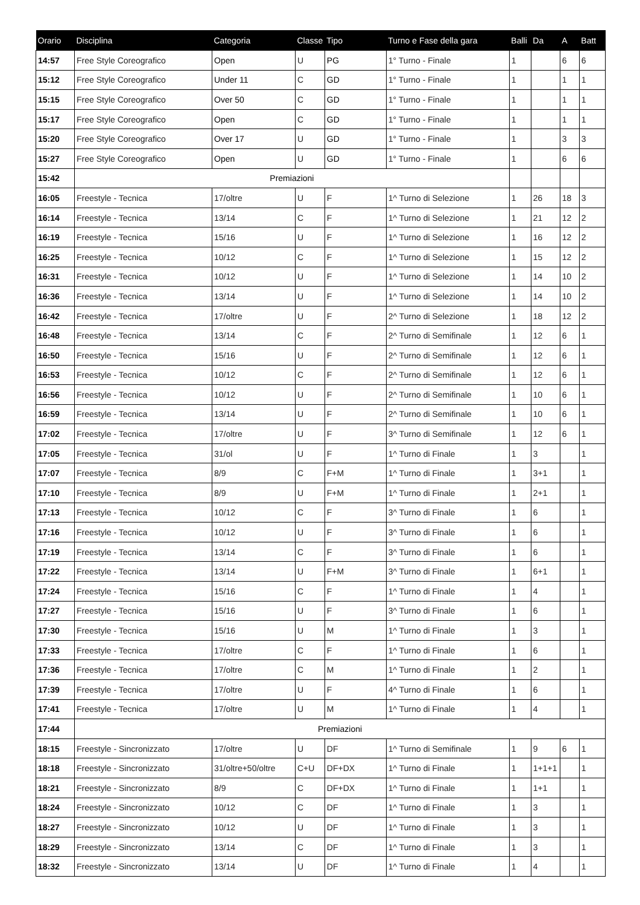| Orario | Disciplina | Categoria | Classe | Tipo | Turno e Fase della gara | Balli | Da | A | Batt |
| --- | --- | --- | --- | --- | --- | --- | --- | --- | --- |
| 14:57 | Free Style Coreografico | Open | U | PG | 1° Turno - Finale | 1 | | 6 | 6 |
| 15:12 | Free Style Coreografico | Under 11 | C | GD | 1° Turno - Finale | 1 | | 1 | 1 |
| 15:15 | Free Style Coreografico | Over 50 | C | GD | 1° Turno - Finale | 1 | | 1 | 1 |
| 15:17 | Free Style Coreografico | Open | C | GD | 1° Turno - Finale | 1 | | 1 | 1 |
| 15:20 | Free Style Coreografico | Over 17 | U | GD | 1° Turno - Finale | 1 | | 3 | 3 |
| 15:27 | Free Style Coreografico | Open | U | GD | 1° Turno - Finale | 1 | | 6 | 6 |
| 15:42 | Premiazioni | | | | | | | | |
| 16:05 | Freestyle - Tecnica | 17/oltre | U | F | 1^ Turno di Selezione | 1 | 26 | 18 | 3 |
| 16:14 | Freestyle - Tecnica | 13/14 | C | F | 1^ Turno di Selezione | 1 | 21 | 12 | 2 |
| 16:19 | Freestyle - Tecnica | 15/16 | U | F | 1^ Turno di Selezione | 1 | 16 | 12 | 2 |
| 16:25 | Freestyle - Tecnica | 10/12 | C | F | 1^ Turno di Selezione | 1 | 15 | 12 | 2 |
| 16:31 | Freestyle - Tecnica | 10/12 | U | F | 1^ Turno di Selezione | 1 | 14 | 10 | 2 |
| 16:36 | Freestyle - Tecnica | 13/14 | U | F | 1^ Turno di Selezione | 1 | 14 | 10 | 2 |
| 16:42 | Freestyle - Tecnica | 17/oltre | U | F | 2^ Turno di Selezione | 1 | 18 | 12 | 2 |
| 16:48 | Freestyle - Tecnica | 13/14 | C | F | 2^ Turno di Semifinale | 1 | 12 | 6 | 1 |
| 16:50 | Freestyle - Tecnica | 15/16 | U | F | 2^ Turno di Semifinale | 1 | 12 | 6 | 1 |
| 16:53 | Freestyle - Tecnica | 10/12 | C | F | 2^ Turno di Semifinale | 1 | 12 | 6 | 1 |
| 16:56 | Freestyle - Tecnica | 10/12 | U | F | 2^ Turno di Semifinale | 1 | 10 | 6 | 1 |
| 16:59 | Freestyle - Tecnica | 13/14 | U | F | 2^ Turno di Semifinale | 1 | 10 | 6 | 1 |
| 17:02 | Freestyle - Tecnica | 17/oltre | U | F | 3^ Turno di Semifinale | 1 | 12 | 6 | 1 |
| 17:05 | Freestyle - Tecnica | 31/ol | U | F | 1^ Turno di Finale | 1 | 3 | | 1 |
| 17:07 | Freestyle - Tecnica | 8/9 | C | F+M | 1^ Turno di Finale | 1 | 3+1 | | 1 |
| 17:10 | Freestyle - Tecnica | 8/9 | U | F+M | 1^ Turno di Finale | 1 | 2+1 | | 1 |
| 17:13 | Freestyle - Tecnica | 10/12 | C | F | 3^ Turno di Finale | 1 | 6 | | 1 |
| 17:16 | Freestyle - Tecnica | 10/12 | U | F | 3^ Turno di Finale | 1 | 6 | | 1 |
| 17:19 | Freestyle - Tecnica | 13/14 | C | F | 3^ Turno di Finale | 1 | 6 | | 1 |
| 17:22 | Freestyle - Tecnica | 13/14 | U | F+M | 3^ Turno di Finale | 1 | 6+1 | | 1 |
| 17:24 | Freestyle - Tecnica | 15/16 | C | F | 1^ Turno di Finale | 1 | 4 | | 1 |
| 17:27 | Freestyle - Tecnica | 15/16 | U | F | 3^ Turno di Finale | 1 | 6 | | 1 |
| 17:30 | Freestyle - Tecnica | 15/16 | U | M | 1^ Turno di Finale | 1 | 3 | | 1 |
| 17:33 | Freestyle - Tecnica | 17/oltre | C | F | 1^ Turno di Finale | 1 | 6 | | 1 |
| 17:36 | Freestyle - Tecnica | 17/oltre | C | M | 1^ Turno di Finale | 1 | 2 | | 1 |
| 17:39 | Freestyle - Tecnica | 17/oltre | U | F | 4^ Turno di Finale | 1 | 6 | | 1 |
| 17:41 | Freestyle - Tecnica | 17/oltre | U | M | 1^ Turno di Finale | 1 | 4 | | 1 |
| 17:44 | Premiazioni | | | | | | | | |
| 18:15 | Freestyle - Sincronizzato | 17/oltre | U | DF | 1^ Turno di Semifinale | 1 | 9 | 6 | 1 |
| 18:18 | Freestyle - Sincronizzato | 31/oltre+50/oltre | C+U | DF+DX | 1^ Turno di Finale | 1 | 1+1+1 | | 1 |
| 18:21 | Freestyle - Sincronizzato | 8/9 | C | DF+DX | 1^ Turno di Finale | 1 | 1+1 | | 1 |
| 18:24 | Freestyle - Sincronizzato | 10/12 | C | DF | 1^ Turno di Finale | 1 | 3 | | 1 |
| 18:27 | Freestyle - Sincronizzato | 10/12 | U | DF | 1^ Turno di Finale | 1 | 3 | | 1 |
| 18:29 | Freestyle - Sincronizzato | 13/14 | C | DF | 1^ Turno di Finale | 1 | 3 | | 1 |
| 18:32 | Freestyle - Sincronizzato | 13/14 | U | DF | 1^ Turno di Finale | 1 | 4 | | 1 |